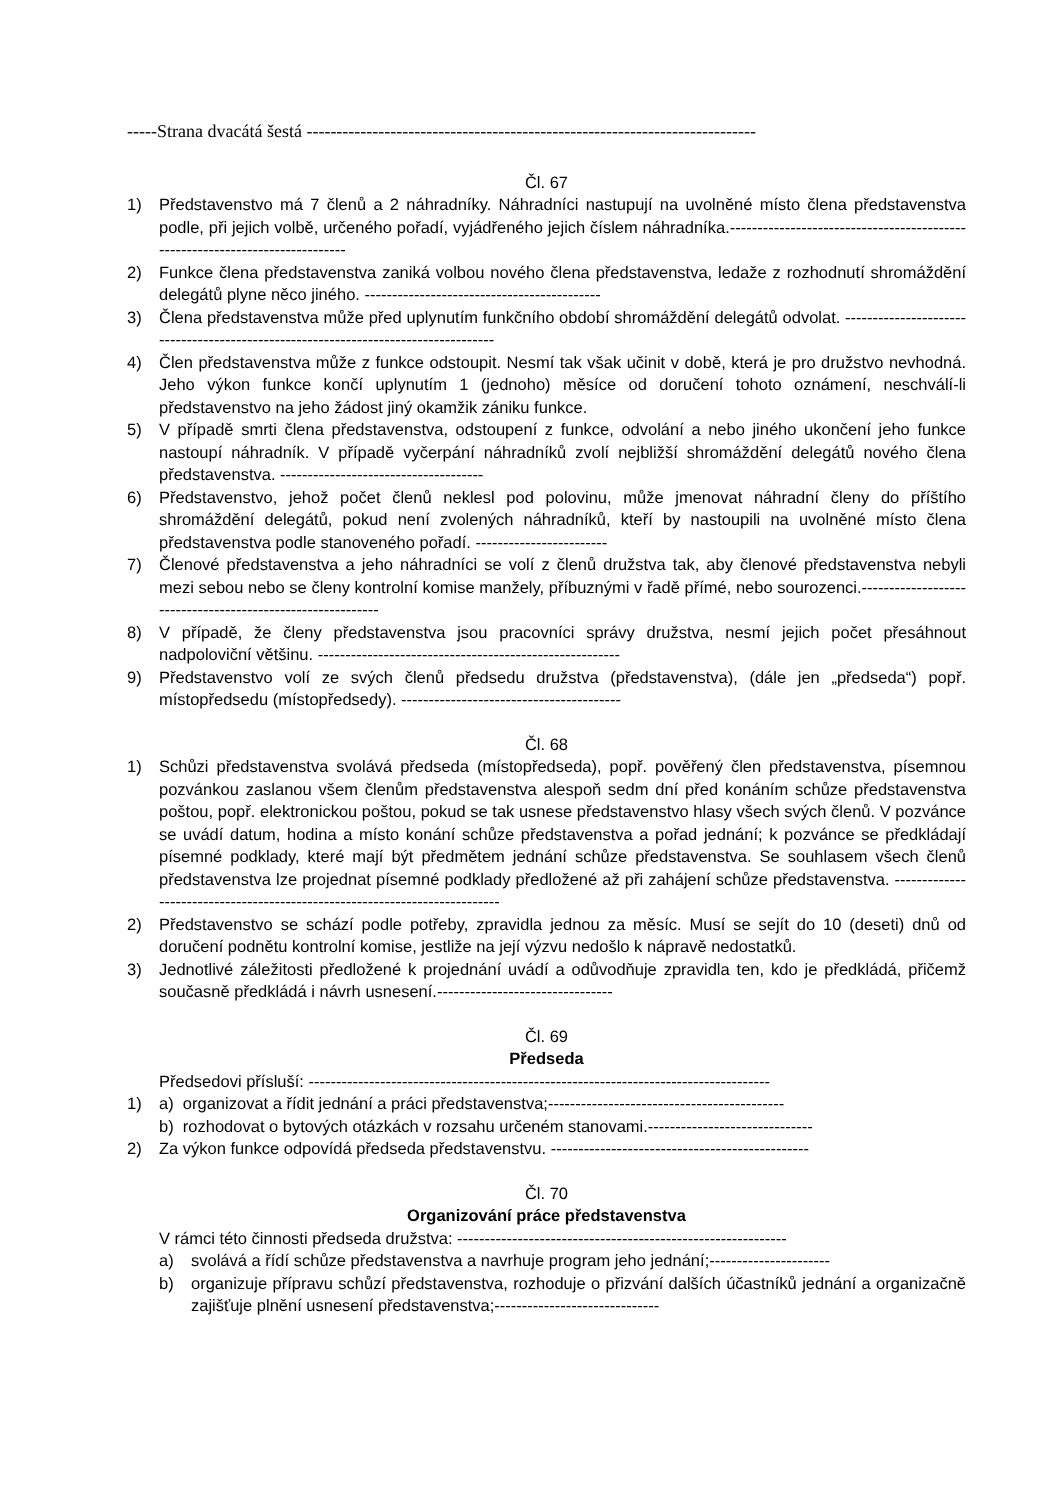-----Strana dvacátá šestá ---------------------------------------------------------------------------
Čl. 67
1) Představenstvo má 7 členů a 2 náhradníky. Náhradníci nastupují na uvolněné místo člena představenstva podle, při jejich volbě, určeného pořadí, vyjádřeného jejich číslem náhradníka.-----------------------------------------------------------------------------
2) Funkce člena představenstva zaniká volbou nového člena představenstva, ledaže z rozhodnutí shromáždění delegátů plyne něco jiného. -------------------------------------------
3) Člena představenstva může před uplynutím funkčního období shromáždění delegátů odvolat. -----------------------------------------------------------------------------------
4) Člen představenstva může z funkce odstoupit. Nesmí tak však učinit v době, která je pro družstvo nevhodná. Jeho výkon funkce končí uplynutím 1 (jednoho) měsíce od doručení tohoto oznámení, neschválí-li představenstvo na jeho žádost jiný okamžik zániku funkce.
5) V případě smrti člena představenstva, odstoupení z funkce, odvolání a nebo jiného ukončení jeho funkce nastoupí náhradník. V případě vyčerpání náhradníků zvolí nejbližší shromáždění delegátů nového člena představenstva. -------------------------------------
6) Představenstvo, jehož počet členů neklesl pod polovinu, může jmenovat náhradní členy do příštího shromáždění delegátů, pokud není zvolených náhradníků, kteří by nastoupili na uvolněné místo člena představenstva podle stanoveného pořadí. ------------------------
7) Členové představenstva a jeho náhradníci se volí z členů družstva tak, aby členové představenstva nebyli mezi sebou nebo se členy kontrolní komise manžely, příbuznými v řadě přímé, nebo sourozenci.-----------------------------------------------------------
8) V případě, že členy představenstva jsou pracovníci správy družstva, nesmí jejich počet přesáhnout nadpoloviční většinu. -------------------------------------------------------
9) Představenstvo volí ze svých členů předsedu družstva (představenstva), (dále jen „předseda“) popř. místopředsedu (místopředsedy). ----------------------------------------
Čl. 68
1) Schůzi představenstva svolává předseda (místopředseda), popř. pověřený člen představenstva, písemnou pozvánkou zaslanou všem členům představenstva alespoň sedm dní před konáním schůze představenstva poštou, popř. elektronickou poštou, pokud se tak usnese představenstvo hlasy všech svých členů. V pozvánce se uvádí datum, hodina a místo konání schůze představenstva a pořad jednání; k pozvánce se předkládají písemné podklady, které mají být předmětem jednání schůze představenstva. Se souhlasem všech členů představenstva lze projednat písemné podklady předložené až při zahájení schůze představenstva. ---------------------------------------------------------------------------
2) Představenstvo se schází podle potřeby, zpravidla jednou za měsíc. Musí se sejít do 10 (deseti) dnů od doručení podnětu kontrolní komise, jestliže na její výzvu nedošlo k nápravě nedostatků.
3) Jednotlivé záležitosti předložené k projednání uvádí a odůvodňuje zpravidla ten, kdo je předkládá, přičemž současně předkládá i návrh usnesení.--------------------------------
Čl. 69
Předseda
Předsedovi přísluší: ------------------------------------------------------------------------------------
1) a) organizovat a řídit jednání a práci představenstva;-------------------------------------------
b) rozhodovat o bytových otázkách v rozsahu určeném stanovami.------------------------------
2) Za výkon funkce odpovídá předseda představenstvu. -----------------------------------------------
Čl. 70
Organizování práce představenstva
V rámci této činnosti předseda družstva: ------------------------------------------------------------
a) svolává a řídí schůze představenstva a navrhuje program jeho jednání;----------------------
b) organizuje přípravu schůzí představenstva, rozhoduje o přizvání dalších účastníků jednání a organizačně zajišťuje plnění usnesení představenstva;------------------------------